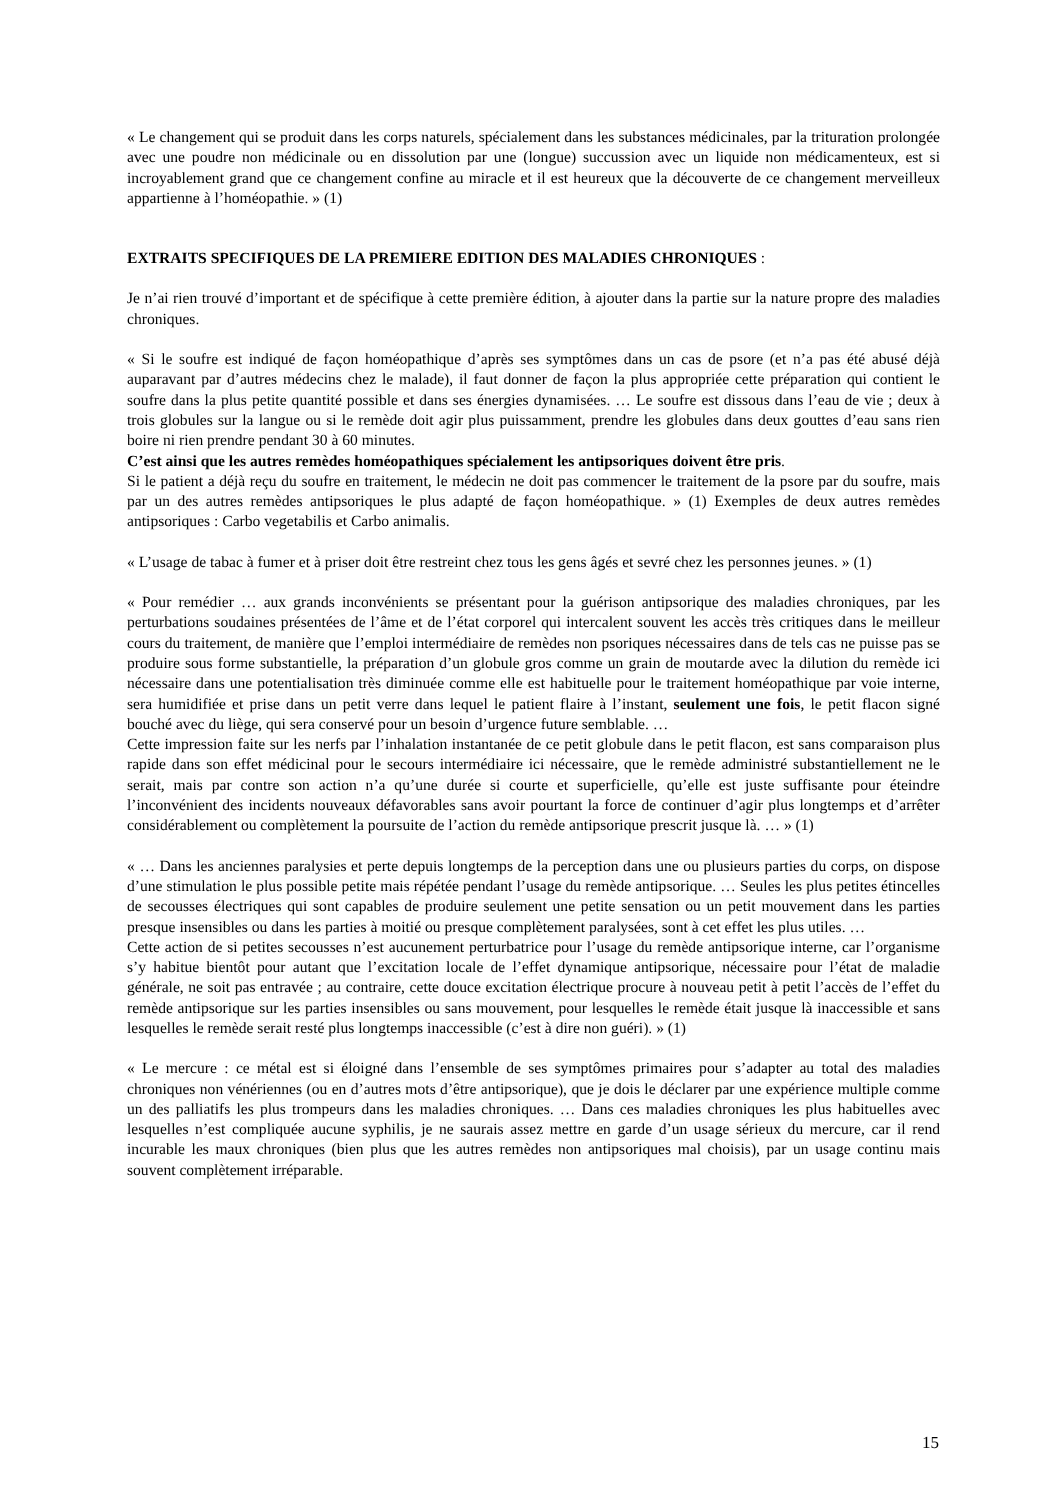« Le changement qui se produit dans les corps naturels, spécialement dans les substances médicinales, par la trituration prolongée avec une poudre non médicinale ou en dissolution par une (longue) succussion avec un liquide non médicamenteux, est si incroyablement grand que ce changement confine au miracle et il est heureux que la découverte de ce changement merveilleux appartienne à l’homéopathie. » (1)
EXTRAITS SPECIFIQUES DE LA PREMIERE EDITION DES MALADIES CHRONIQUES :
Je n’ai rien trouvé d’important et de spécifique à cette première édition, à ajouter dans la partie sur la nature propre des maladies chroniques.
« Si le soufre est indiqué de façon homéopathique d’après ses symptômes dans un cas de psore (et n’a pas été abusé déjà auparavant par d’autres médecins chez le malade), il faut donner de façon la plus appropriée cette préparation qui contient le soufre dans la plus petite quantité possible et dans ses énergies dynamisées. … Le soufre est dissous dans l’eau de vie ; deux à trois globules sur la langue ou si le remède doit agir plus puissamment, prendre les globules dans deux gouttes d’eau sans rien boire ni rien prendre pendant 30 à 60 minutes.
C’est ainsi que les autres remèdes homéopathiques spécialement les antipsoriques doivent être pris.
Si le patient a déjà reçu du soufre en traitement, le médecin ne doit pas commencer le traitement de la psore par du soufre, mais par un des autres remèdes antipsoriques le plus adapté de façon homéopathique. » (1) Exemples de deux autres remèdes antipsoriques : Carbo vegetabilis et Carbo animalis.
« L’usage de tabac à fumer et à priser doit être restreint chez tous les gens âgés et sevré chez les personnes jeunes. » (1)
« Pour remédier … aux grands inconvénients se présentant pour la guérison antipsorique des maladies chroniques, par les perturbations soudaines présentées de l’âme et de l’état corporel qui intercalent souvent les accès très critiques dans le meilleur cours du traitement, de manière que l’emploi intermédiaire de remèdes non psoriques nécessaires dans de tels cas ne puisse pas se produire sous forme substantielle, la préparation d’un globule gros comme un grain de moutarde avec la dilution du remède ici nécessaire dans une potentialisation très diminuée comme elle est habituelle pour le traitement homéopathique par voie interne, sera humidifiée et prise dans un petit verre dans lequel le patient flaire à l’instant, seulement une fois, le petit flacon signé bouché avec du liège, qui sera conservé pour un besoin d’urgence future semblable. …
Cette impression faite sur les nerfs par l’inhalation instantanée de ce petit globule dans le petit flacon, est sans comparaison plus rapide dans son effet médicinal pour le secours intermédiaire ici nécessaire, que le remède administré substantiellement ne le serait, mais par contre son action n’a qu’une durée si courte et superficielle, qu’elle est juste suffisante pour éteindre l’inconvénient des incidents nouveaux défavorables sans avoir pourtant la force de continuer d’agir plus longtemps et d’arrêter considérablement ou complètement la poursuite de l’action du remède antipsorique prescrit jusque là. … » (1)
« … Dans les anciennes paralysies et perte depuis longtemps de la perception dans une ou plusieurs parties du corps, on dispose d’une stimulation le plus possible petite mais répétée pendant l’usage du remède antipsorique. … Seules les plus petites étincelles de secousses électriques qui sont capables de produire seulement une petite sensation ou un petit mouvement dans les parties presque insensibles ou dans les parties à moitié ou presque complètement paralysées, sont à cet effet les plus utiles. …
Cette action de si petites secousses n’est aucunement perturbatrice pour l’usage du remède antipsorique interne, car l’organisme s’y habitue bientôt pour autant que l’excitation locale de l’effet dynamique antipsorique, nécessaire pour l’état de maladie générale, ne soit pas entravée ; au contraire, cette douce excitation électrique procure à nouveau petit à petit l’accès de l’effet du remède antipsorique sur les parties insensibles ou sans mouvement, pour lesquelles le remède était jusque là inaccessible et sans lesquelles le remède serait resté plus longtemps inaccessible (c’est à dire non guéri). » (1)
« Le mercure : ce métal est si éloigné dans l’ensemble de ses symptômes primaires pour s’adapter au total des maladies chroniques non vénériennes (ou en d’autres mots d’être antipsorique), que je dois le déclarer par une expérience multiple comme un des palliatifs les plus trompeurs dans les maladies chroniques. … Dans ces maladies chroniques les plus habituelles avec lesquelles n’est compliquée aucune syphilis, je ne saurais assez mettre en garde d’un usage sérieux du mercure, car il rend incurable les maux chroniques (bien plus que les autres remèdes non antipsoriques mal choisis), par un usage continu mais souvent complètement irréparable.
15